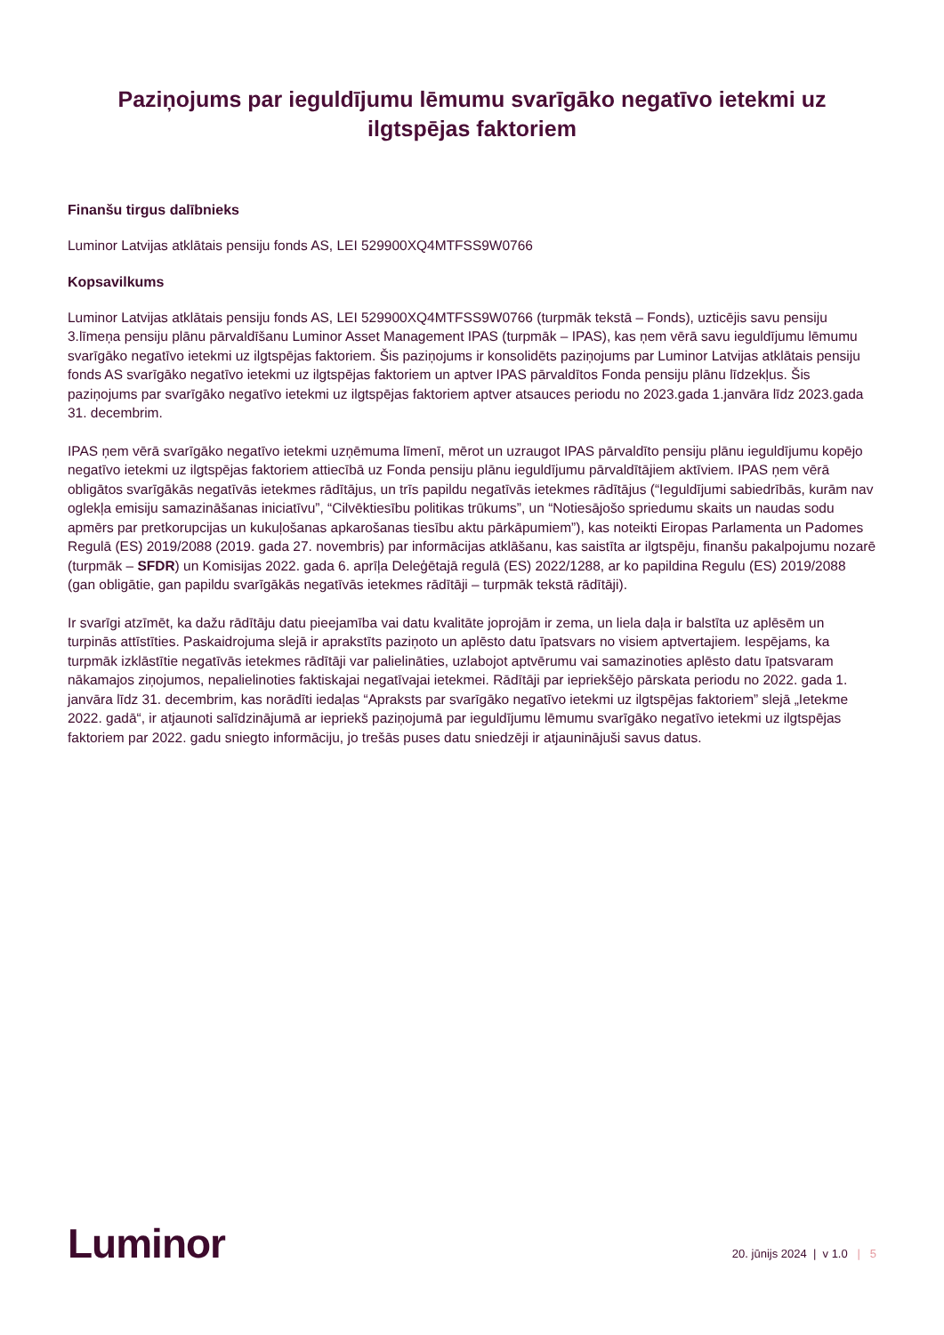Paziņojums par ieguldījumu lēmumu svarīgāko negatīvo ietekmi uz ilgtspējas faktoriem
Finanšu tirgus dalībnieks
Luminor Latvijas atklātais pensiju fonds AS, LEI 529900XQ4MTFSS9W0766
Kopsavilkums
Luminor Latvijas atklātais pensiju fonds AS, LEI 529900XQ4MTFSS9W0766 (turpmāk tekstā – Fonds), uzticējis savu pensiju 3.līmeņa pensiju plānu pārvaldīšanu Luminor Asset Management IPAS (turpmāk – IPAS), kas ņem vērā savu ieguldījumu lēmumu svarīgāko negatīvo ietekmi uz ilgtspējas faktoriem. Šis paziņojums ir konsolidēts paziņojums par Luminor Latvijas atklātais pensiju fonds AS svarīgāko negatīvo ietekmi uz ilgtspējas faktoriem un aptver IPAS pārvaldītos Fonda pensiju plānu līdzekļus. Šis paziņojums par svarīgāko negatīvo ietekmi uz ilgtspējas faktoriem aptver atsauces periodu no 2023.gada 1.janvāra līdz 2023.gada 31. decembrim.
IPAS ņem vērā svarīgāko negatīvo ietekmi uzņēmuma līmenī, mērot un uzraugot IPAS pārvaldīto pensiju plānu ieguldījumu kopējo negatīvo ietekmi uz ilgtspējas faktoriem attiecībā uz Fonda pensiju plānu ieguldījumu pārvaldītājiem aktīviem. IPAS ņem vērā obligātos svarīgākās negatīvās ietekmes rādītājus, un trīs papildu negatīvās ietekmes rādītājus (“Ieguldījumi sabiedrībās, kurām nav oglekļa emisiju samazināšanas iniciatīvu”, “Cilvēktiesību politikas trūkums”, un “Notiesājošo spriedumu skaits un naudas sodu apmērs par pretkorupcijas un kukuļošanas apkarošanas tiesību aktu pārkāpumiem”), kas noteikti Eiropas Parlamenta un Padomes Regulā (ES) 2019/2088 (2019. gada 27. novembris) par informācijas atklāšanu, kas saistīta ar ilgtspēju, finanšu pakalpojumu nozarē (turpmāk – SFDR) un Komisijas 2022. gada 6. aprīļa Deleģētajā regulā (ES) 2022/1288, ar ko papildina Regulu (ES) 2019/2088 (gan obligātie, gan papildu svarīgākās negatīvās ietekmes rādītāji – turpmāk tekstā rādītāji).
Ir svarīgi atzīmēt, ka dažu rādītāju datu pieejamība vai datu kvalitāte joprojām ir zema, un liela daļa ir balstīta uz aplēsēm un turpinās attīstīties. Paskaidrojuma slejā ir aprakstīts paziņoto un aplēsto datu īpatsvars no visiem aptvertajiem. Iespējams, ka turpmāk izklāstītie negatīvās ietekmes rādītāji var palielināties, uzlabojot aptvērumu vai samazinoties aplēsto datu īpatsvaram nākamajos ziņojumos, nepalielinoties faktiskajai negatīvajai ietekmei. Rādītāji par iepriekšējo pārskata periodu no 2022. gada 1. janvāra līdz 31. decembrim, kas norādīti iedaļas “Apraksts par svarīgāko negatīvo ietekmi uz ilgtspējas faktoriem” slejā „Ietekme 2022. gadā“, ir atjaunoti salīdzinājumā ar iepriekš paziņojumā par ieguldījumu lēmumu svarīgāko negatīvo ietekmi uz ilgtspējas faktoriem par 2022. gadu sniegto informāciju, jo trešās puses datu sniedzēji ir atjauninājuši savus datus.
Luminor
20. jūnijs 2024 | v 1.0 | 5